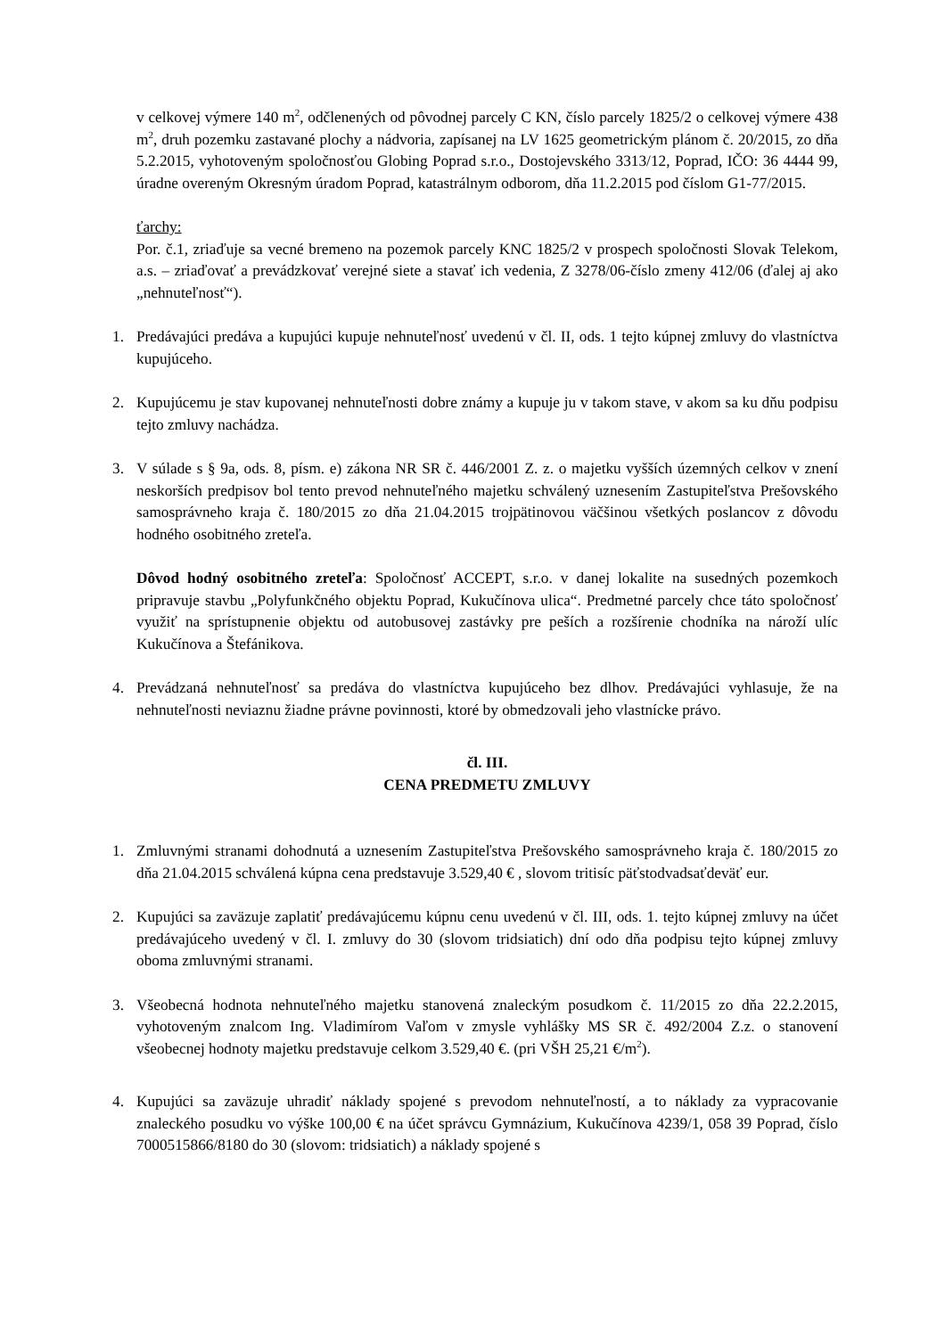v celkovej výmere 140 m<sup>2</sup>, odčlenených od pôvodnej parcely C KN, číslo parcely 1825/2 o celkovej výmere 438 m<sup>2</sup>, druh pozemku zastavané plochy a nádvoria, zapísanej na LV 1625 geometrickým plánom č. 20/2015, zo dňa 5.2.2015, vyhotoveným spoločnosťou Globing Poprad s.r.o., Dostojevského 3313/12, Poprad, IČO: 36 4444 99, úradne overeným Okresným úradom Poprad, katastrálnym odborom, dňa 11.2.2015 pod číslom G1-77/2015.
ťarchy:
Por. č.1, zriaďuje sa vecné bremeno na pozemok parcely KNC 1825/2 v prospech spoločnosti Slovak Telekom, a.s. – zriaďovať a prevádzkovať verejné siete a stavať ich vedenia, Z 3278/06-číslo zmeny 412/06 (ďalej aj ako „nehnuteľnosť“).
1. Predávajúci predáva a kupujúci kupuje nehnuteľnosť uvedenú v čl. II, ods. 1 tejto kúpnej zmluvy do vlastníctva kupujúceho.
2. Kupujúcemu je stav kupovanej nehnuteľnosti dobre známy a kupuje ju v takom stave, v akom sa ku dňu podpisu tejto zmluvy nachádza.
3. V súlade s § 9a, ods. 8, písm. e) zákona NR SR č. 446/2001 Z. z. o majetku vyšších územných celkov v znení neskorších predpisov bol tento prevod nehnuteľného majetku schválený uznesením Zastupiteľstva Prešovského samosprávneho kraja č. 180/2015 zo dňa 21.04.2015 trojpätinovou väčšinou všetkých poslancov z dôvodu hodného osobitného zreteľa.
Dôvod hodný osobitného zreteľa: Spoločnosť ACCEPT, s.r.o. v danej lokalite na susedných pozemkoch pripravuje stavbu „Polyfunkčného objektu Poprad, Kukučínova ulica“. Predmetné parcely chce táto spoločnosť využiť na sprístupnenie objektu od autobusovej zastávky pre peších a rozšírenie chodníka na nároží ulíc Kukučínova a Štefánikova.
4. Prevádzaná nehnuteľnosť sa predáva do vlastníctva kupujúceho bez dlhov. Predávajúci vyhlasuje, že na nehnuteľnosti neviaznu žiadne právne povinnosti, ktoré by obmedzovali jeho vlastnícke právo.
čl. III.
CENA PREDMETU ZMLUVY
1. Zmluvnými stranami dohodnutá a uznesením Zastupiteľstva Prešovského samosprávneho kraja č. 180/2015 zo dňa 21.04.2015 schválená kúpna cena predstavuje 3.529,40 € , slovom tritisíc päťstodvadsaťdeväť eur.
2. Kupujúci sa zaväzuje zaplatiť predávajúcemu kúpnu cenu uvedenú v čl. III, ods. 1. tejto kúpnej zmluvy na účet predávajúceho uvedený v čl. I. zmluvy do 30 (slovom tridsiatich) dní odo dňa podpisu tejto kúpnej zmluvy oboma zmluvnými stranami.
3. Všeobecná hodnota nehnuteľného majetku stanovená znaleckým posudkom č. 11/2015 zo dňa 22.2.2015, vyhotoveným znalcom Ing. Vladimírom Vaľom v zmysle vyhlášky MS SR č. 492/2004 Z.z. o stanovení všeobecnej hodnoty majetku predstavuje celkom 3.529,40 €. (pri VŠH 25,21 €/m<sup>2</sup>).
4. Kupujúci sa zaväzuje uhradiť náklady spojené s prevodom nehnuteľností, a to náklady za vypracovanie znaleckého posudku vo výške 100,00 € na účet správcu Gymnázium, Kukučínova 4239/1, 058 39 Poprad, číslo 7000515866/8180 do 30 (slovom: tridsiatich) a náklady spojené s